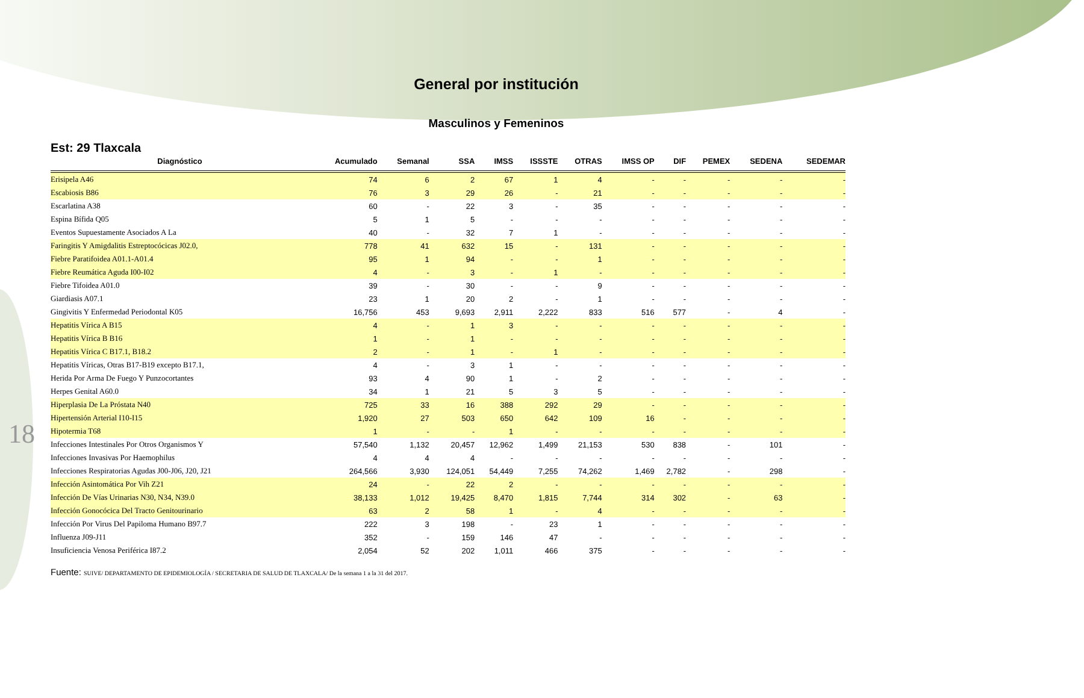18
General por institución
Masculinos y Femeninos
Est: 29 Tlaxcala
| Diagnóstico | Acumulado | Semanal | SSA | IMSS | ISSSTE | OTRAS | IMSS OP | DIF | PEMEX | SEDENA | SEDEMAR |
| --- | --- | --- | --- | --- | --- | --- | --- | --- | --- | --- | --- |
| Erisipela A46 | 74 | 6 | 2 | 67 | 1 | 4 | - | - | - | - | - |
| Escabiosis B86 | 76 | 3 | 29 | 26 | - | 21 | - | - | - | - | - |
| Escarlatina A38 | 60 | - | 22 | 3 | - | 35 | - | - | - | - | - |
| Espina Bífida Q05 | 5 | 1 | 5 | - | - | - | - | - | - | - | - |
| Eventos Supuestamente Asociados A La | 40 | - | 32 | 7 | 1 | - | - | - | - | - | - |
| Faringitis Y Amigdalitis Estreptocócicas J02.0, | 778 | 41 | 632 | 15 | - | 131 | - | - | - | - | - |
| Fiebre Paratifoidea A01.1-A01.4 | 95 | 1 | 94 | - | - | 1 | - | - | - | - | - |
| Fiebre Reumática Aguda I00-I02 | 4 | - | 3 | - | 1 | - | - | - | - | - | - |
| Fiebre Tifoidea A01.0 | 39 | - | 30 | - | - | 9 | - | - | - | - | - |
| Giardiasis A07.1 | 23 | 1 | 20 | 2 | - | 1 | - | - | - | - | - |
| Gingivitis Y Enfermedad Periodontal K05 | 16,756 | 453 | 9,693 | 2,911 | 2,222 | 833 | 516 | 577 | - | 4 | - |
| Hepatitis Vírica A B15 | 4 | - | 1 | 3 | - | - | - | - | - | - | - |
| Hepatitis Vírica B B16 | 1 | - | 1 | - | - | - | - | - | - | - | - |
| Hepatitis Vírica C B17.1, B18.2 | 2 | - | 1 | - | 1 | - | - | - | - | - | - |
| Hepatitis Víricas, Otras B17-B19 excepto B17.1, | 4 | - | 3 | 1 | - | - | - | - | - | - | - |
| Herida Por Arma De Fuego Y Punzocortantes | 93 | 4 | 90 | 1 | - | 2 | - | - | - | - | - |
| Herpes Genital A60.0 | 34 | 1 | 21 | 5 | 3 | 5 | - | - | - | - | - |
| Hiperplasia De La Próstata N40 | 725 | 33 | 16 | 388 | 292 | 29 | - | - | - | - | - |
| Hipertensión Arterial I10-I15 | 1,920 | 27 | 503 | 650 | 642 | 109 | 16 | - | - | - | - |
| Hipotermia T68 | 1 | - | - | 1 | - | - | - | - | - | - | - |
| Infecciones Intestinales Por Otros Organismos Y | 57,540 | 1,132 | 20,457 | 12,962 | 1,499 | 21,153 | 530 | 838 | - | 101 | - |
| Infecciones Invasivas Por Haemophilus | 4 | 4 | 4 | - | - | - | - | - | - | - | - |
| Infecciones Respiratorias Agudas J00-J06, J20, J21 | 264,566 | 3,930 | 124,051 | 54,449 | 7,255 | 74,262 | 1,469 | 2,782 | - | 298 | - |
| Infección Asintomática Por Vih Z21 | 24 | - | 22 | 2 | - | - | - | - | - | - | - |
| Infección De Vías Urinarias N30, N34, N39.0 | 38,133 | 1,012 | 19,425 | 8,470 | 1,815 | 7,744 | 314 | 302 | - | 63 | - |
| Infección Gonocócica Del Tracto Genitourinario | 63 | 2 | 58 | 1 | - | 4 | - | - | - | - | - |
| Infección Por Virus Del Papiloma Humano B97.7 | 222 | 3 | 198 | - | 23 | 1 | - | - | - | - | - |
| Influenza J09-J11 | 352 | - | 159 | 146 | 47 | - | - | - | - | - | - |
| Insuficiencia Venosa Periférica I87.2 | 2,054 | 52 | 202 | 1,011 | 466 | 375 | - | - | - | - | - |
Fuente: SUIVE/ DEPARTAMENTO DE EPIDEMIOLOGÍA / SECRETARIA DE SALUD DE TLAXCALA/ De la semana 1 a la 31 del 2017.